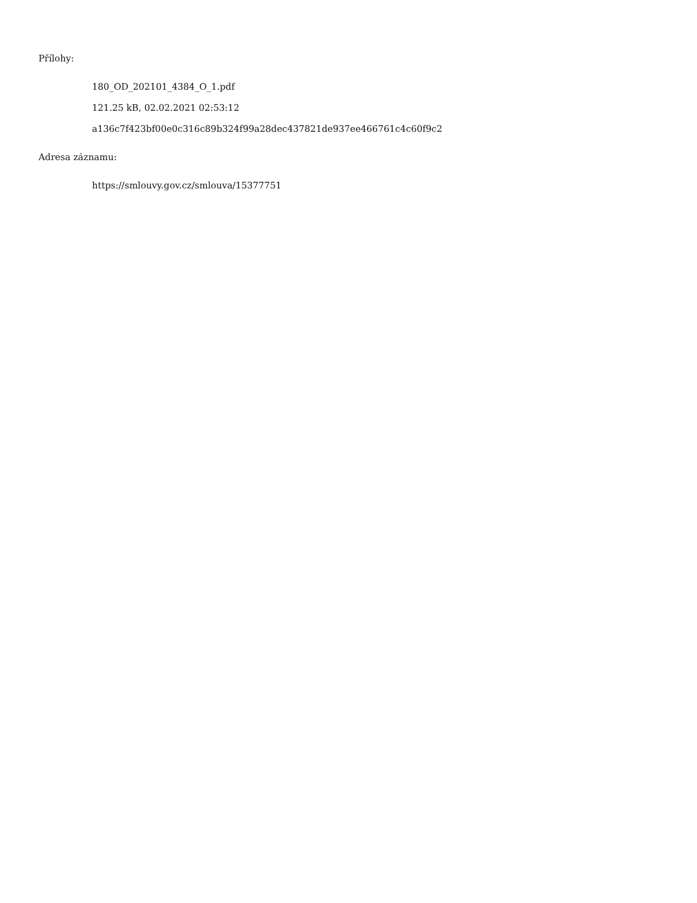Přílohy:
180_OD_202101_4384_O_1.pdf
121.25 kB, 02.02.2021 02:53:12
a136c7f423bf00e0c316c89b324f99a28dec437821de937ee466761c4c60f9c2
Adresa záznamu:
https://smlouvy.gov.cz/smlouva/15377751